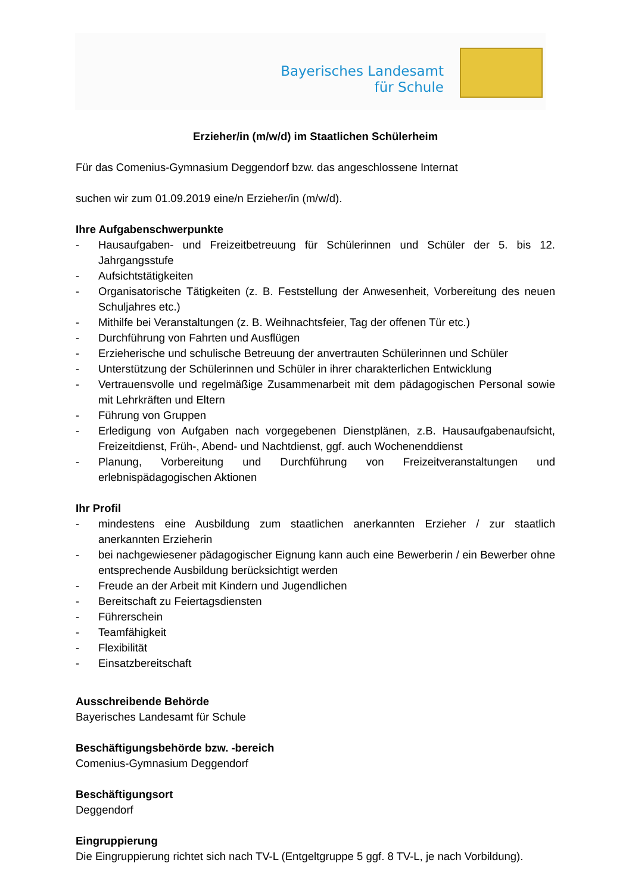Bayerisches Landesamt
für Schule
Erzieher/in (m/w/d) im Staatlichen Schülerheim
Für das Comenius-Gymnasium Deggendorf bzw. das angeschlossene Internat
suchen wir zum 01.09.2019 eine/n Erzieher/in (m/w/d).
Ihre Aufgabenschwerpunkte
- Hausaufgaben- und Freizeitbetreuung für Schülerinnen und Schüler der 5. bis 12. Jahrgangsstufe
- Aufsichtstätigkeiten
- Organisatorische Tätigkeiten (z. B. Feststellung der Anwesenheit, Vorbereitung des neuen Schuljahres etc.)
- Mithilfe bei Veranstaltungen (z. B. Weihnachtsfeier, Tag der offenen Tür etc.)
- Durchführung von Fahrten und Ausflügen
- Erzieherische und schulische Betreuung der anvertrauten Schülerinnen und Schüler
- Unterstützung der Schülerinnen und Schüler in ihrer charakterlichen Entwicklung
- Vertrauensvolle und regelmäßige Zusammenarbeit mit dem pädagogischen Personal sowie mit Lehrkräften und Eltern
- Führung von Gruppen
- Erledigung von Aufgaben nach vorgegebenen Dienstplänen, z.B. Hausaufgabenaufsicht, Freizeitdienst, Früh-, Abend- und Nachtdienst, ggf. auch Wochenenddienst
- Planung, Vorbereitung und Durchführung von Freizeitveranstaltungen und erlebnispädagogischen Aktionen
Ihr Profil
- mindestens eine Ausbildung zum staatlichen anerkannten Erzieher / zur staatlich anerkannten Erzieherin
- bei nachgewiesener pädagogischer Eignung kann auch eine Bewerberin / ein Bewerber ohne entsprechende Ausbildung berücksichtigt werden
- Freude an der Arbeit mit Kindern und Jugendlichen
- Bereitschaft zu Feiertagsdiensten
- Führerschein
- Teamfähigkeit
- Flexibilität
- Einsatzbereitschaft
Ausschreibende Behörde
Bayerisches Landesamt für Schule
Beschäftigungsbehörde bzw. -bereich
Comenius-Gymnasium Deggendorf
Beschäftigungsort
Deggendorf
Eingruppierung
Die Eingruppierung richtet sich nach TV-L (Entgeltgruppe 5 ggf. 8 TV-L, je nach Vorbildung).